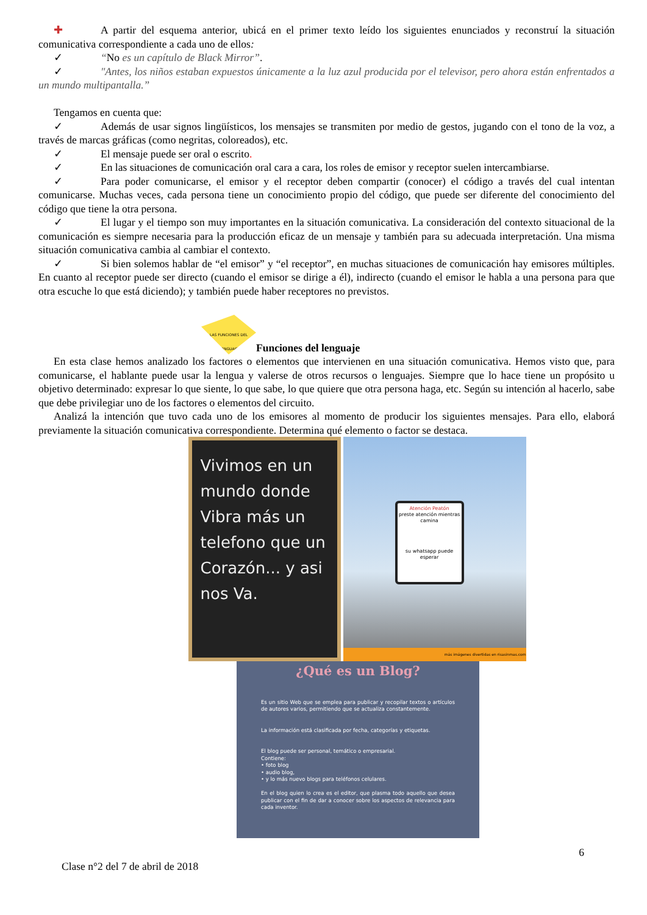✚ A partir del esquema anterior, ubicá en el primer texto leído los siguientes enunciados y reconstruí la situación comunicativa correspondiente a cada uno de ellos:
✓ “No es un capítulo de Black Mirror”.
✓ "Antes, los niños estaban expuestos únicamente a la luz azul producida por el televisor, pero ahora están enfrentados a un mundo multipantalla.”
Tengamos en cuenta que:
✓ Además de usar signos lingüísticos, los mensajes se transmiten por medio de gestos, jugando con el tono de la voz, a través de marcas gráficas (como negritas, coloreados), etc.
✓ El mensaje puede ser oral o escrito.
✓ En las situaciones de comunicación oral cara a cara, los roles de emisor y receptor suelen intercambiarse.
✓ Para poder comunicarse, el emisor y el receptor deben compartir (conocer) el código a través del cual intentan comunicarse. Muchas veces, cada persona tiene un conocimiento propio del código, que puede ser diferente del conocimiento del código que tiene la otra persona.
✓ El lugar y el tiempo son muy importantes en la situación comunicativa. La consideración del contexto situacional de la comunicación es siempre necesaria para la producción eficaz de un mensaje y también para su adecuada interpretación. Una misma situación comunicativa cambia al cambiar el contexto.
✓ Si bien solemos hablar de “el emisor” y “el receptor”, en muchas situaciones de comunicación hay emisores múltiples. En cuanto al receptor puede ser directo (cuando el emisor se dirige a él), indirecto (cuando el emisor le habla a una persona para que otra escuche lo que está diciendo); y también puede haber receptores no previstos.
LAS FUNCIONES DEL LENGUAJE
Funciones del lenguaje
En esta clase hemos analizado los factores o elementos que intervienen en una situación comunicativa. Hemos visto que, para comunicarse, el hablante puede usar la lengua y valerse de otros recursos o lenguajes. Siempre que lo hace tiene un propósito u objetivo determinado: expresar lo que siente, lo que sabe, lo que quiere que otra persona haga, etc. Según su intención al hacerlo, sabe que debe privilegiar uno de los factores o elementos del circuito.
Analizá la intención que tuvo cada uno de los emisores al momento de producir los siguientes mensajes. Para ello, elaborá previamente la situación comunicativa correspondiente. Determina qué elemento o factor se destaca.
Vivimos en un mundo donde Vibra más un telefono que un Corazón... y asi nos Va.
Atención Peatón
preste atención mientras camina
su whatsapp puede esperar
más imágenes divertidas en risasinmas.com
¿Qué es un Blog?
Es un sitio Web que se emplea para publicar y recopilar textos o artículos de autores varios, permitiendo que se actualiza constantemente.
La información está clasificada por fecha, categorías y etiquetas.
El blog puede ser personal, temático o empresarial.
Contiene:
• foto blog
• audio blog,
• y lo más nuevo blogs para teléfonos celulares.
En el blog quien lo crea es el editor, que plasma todo aquello que desea publicar con el fin de dar a conocer sobre los aspectos de relevancia para cada inventor.
6
Clase n°2 del 7 de abril de 2018